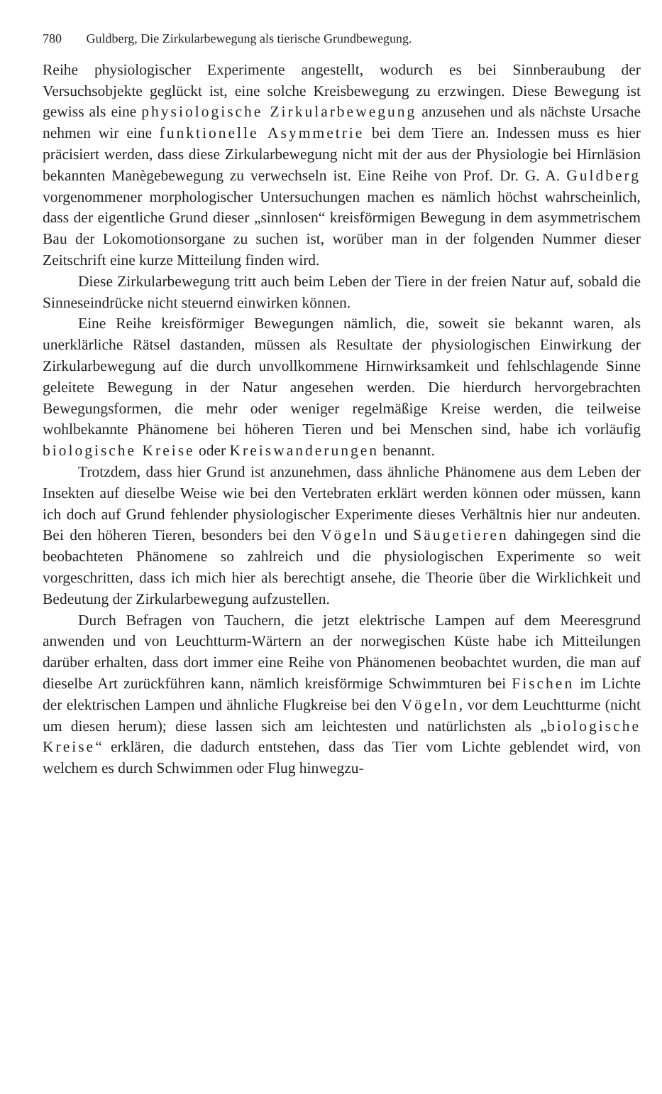780 Guldberg, Die Zirkularbewegung als tierische Grundbewegung.
Reihe physiologischer Experimente angestellt, wodurch es bei Sinnberaubung der Versuchsobjekte geglückt ist, eine solche Kreisbewegung zu erzwingen. Diese Bewegung ist gewiss als eine physiologische Zirkularbewegung anzusehen und als nächste Ursache nehmen wir eine funktionelle Asymmetrie bei dem Tiere an. Indessen muss es hier präcisiert werden, dass diese Zirkularbewegung nicht mit der aus der Physiologie bei Hirnläsion bekannten Manègebewegung zu verwechseln ist. Eine Reihe von Prof. Dr. G. A. Guldberg vorgenommener morphologischer Untersuchungen machen es nämlich höchst wahrscheinlich, dass der eigentliche Grund dieser „sinnlosen“ kreisförmigen Bewegung in dem asymmetrischem Bau der Lokomotionsorgane zu suchen ist, worüber man in der folgenden Nummer dieser Zeitschrift eine kurze Mitteilung finden wird.
Diese Zirkularbewegung tritt auch beim Leben der Tiere in der freien Natur auf, sobald die Sinneseindrücke nicht steuernd einwirken können.
Eine Reihe kreisförmiger Bewegungen nämlich, die, soweit sie bekannt waren, als unerklärliche Rätsel dastanden, müssen als Resultate der physiologischen Einwirkung der Zirkularbewegung auf die durch unvollkommene Hirnwirksamkeit und fehlschlagende Sinne geleitete Bewegung in der Natur angesehen werden. Die hierdurch hervorgebrachten Bewegungsformen, die mehr oder weniger regelmäßige Kreise werden, die teilweise wohlbekannte Phänomene bei höheren Tieren und bei Menschen sind, habe ich vorläufig biologische Kreise oder Kreiswanderungen benannt.
Trotzdem, dass hier Grund ist anzunehmen, dass ähnliche Phänomene aus dem Leben der Insekten auf dieselbe Weise wie bei den Vertebraten erklärt werden können oder müssen, kann ich doch auf Grund fehlender physiologischer Experimente dieses Verhältnis hier nur andeuten. Bei den höheren Tieren, besonders bei den Vögeln und Säugetieren dahingegen sind die beobachteten Phänomene so zahlreich und die physiologischen Experimente so weit vorgeschritten, dass ich mich hier als berechtigt ansehe, die Theorie über die Wirklichkeit und Bedeutung der Zirkularbewegung aufzustellen.
Durch Befragen von Tauchern, die jetzt elektrische Lampen auf dem Meeresgrund anwenden und von Leuchtturm-Wärtern an der norwegischen Küste habe ich Mitteilungen darüber erhalten, dass dort immer eine Reihe von Phänomenen beobachtet wurden, die man auf dieselbe Art zurückführen kann, nämlich kreisförmige Schwimmturen bei Fischen im Lichte der elektrischen Lampen und ähnliche Flugkreise bei den Vögeln, vor dem Leuchtturme (nicht um diesen herum); diese lassen sich am leichtesten und natürlichsten als „biologische Kreise“ erklären, die dadurch entstehen, dass das Tier vom Lichte geblendet wird, von welchem es durch Schwimmen oder Flug hinwegzu-